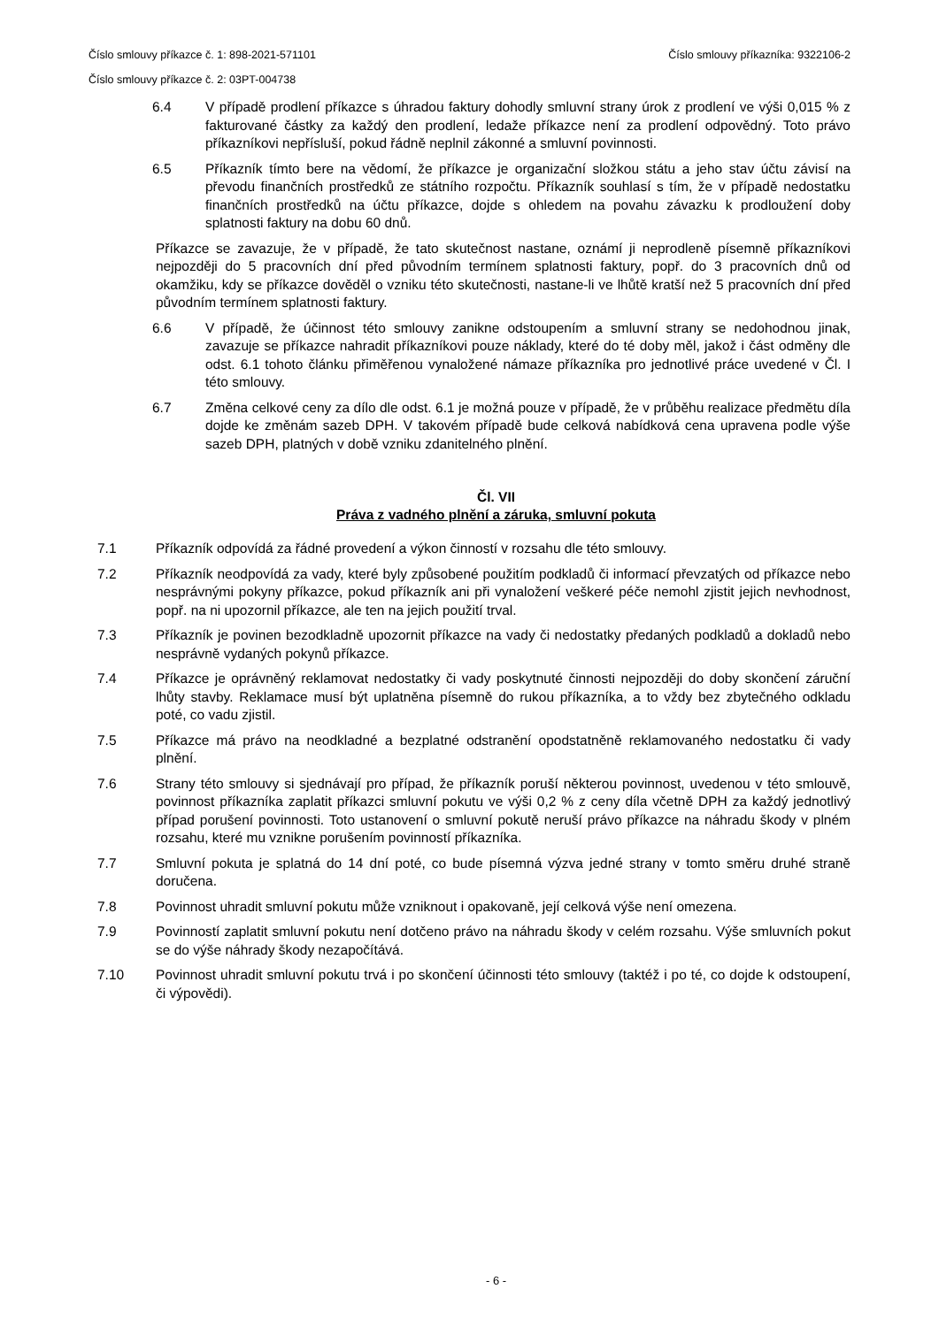Číslo smlouvy příkazce č. 1: 898-2021-571101 Číslo smlouvy příkazníka: 9322106-2
Číslo smlouvy příkazce č. 2: 03PT-004738
6.4 V případě prodlení příkazce s úhradou faktury dohodly smluvní strany úrok z prodlení ve výši 0,015 % z fakturované částky za každý den prodlení, ledaže příkazce není za prodlení odpovědný. Toto právo příkazníkovi nepřísluší, pokud řádně neplnil zákonné a smluvní povinnosti.
6.5 Příkazník tímto bere na vědomí, že příkazce je organizační složkou státu a jeho stav účtu závisí na převodu finančních prostředků ze státního rozpočtu. Příkazník souhlasí s tím, že v případě nedostatku finančních prostředků na účtu příkazce, dojde s ohledem na povahu závazku k prodloužení doby splatnosti faktury na dobu 60 dnů.
Příkazce se zavazuje, že v případě, že tato skutečnost nastane, oznámí ji neprodleně písemně příkazníkovi nejpozději do 5 pracovních dní před původním termínem splatnosti faktury, popř. do 3 pracovních dnů od okamžiku, kdy se příkazce dověděl o vzniku této skutečnosti, nastane-li ve lhůtě kratší než 5 pracovních dní před původním termínem splatnosti faktury.
6.6 V případě, že účinnost této smlouvy zanikne odstoupením a smluvní strany se nedohodnou jinak, zavazuje se příkazce nahradit příkazníkovi pouze náklady, které do té doby měl, jakož i část odměny dle odst. 6.1 tohoto článku přiměřenou vynaložené námaze příkazníka pro jednotlivé práce uvedené v Čl. I této smlouvy.
6.7 Změna celkové ceny za dílo dle odst. 6.1 je možná pouze v případě, že v průběhu realizace předmětu díla dojde ke změnám sazeb DPH. V takovém případě bude celková nabídková cena upravena podle výše sazeb DPH, platných v době vzniku zdanitelného plnění.
Čl. VII
Práva z vadného plnění a záruka, smluvní pokuta
7.1 Příkazník odpovídá za řádné provedení a výkon činností v rozsahu dle této smlouvy.
7.2 Příkazník neodpovídá za vady, které byly způsobené použitím podkladů či informací převzatých od příkazce nebo nesprávnými pokyny příkazce, pokud příkazník ani při vynaložení veškeré péče nemohl zjistit jejich nevhodnost, popř. na ni upozornil příkazce, ale ten na jejich použití trval.
7.3 Příkazník je povinen bezodkladně upozornit příkazce na vady či nedostatky předaných podkladů a dokladů nebo nesprávně vydaných pokynů příkazce.
7.4 Příkazce je oprávněný reklamovat nedostatky či vady poskytnuté činnosti nejpozději do doby skončení záruční lhůty stavby. Reklamace musí být uplatněna písemně do rukou příkazníka, a to vždy bez zbytečného odkladu poté, co vadu zjistil.
7.5 Příkazce má právo na neodkladné a bezplatné odstranění opodstatněně reklamovaného nedostatku či vady plnění.
7.6 Strany této smlouvy si sjednávají pro případ, že příkazník poruší některou povinnost, uvedenou v této smlouvě, povinnost příkazníka zaplatit příkazci smluvní pokutu ve výši 0,2 % z ceny díla včetně DPH za každý jednotlivý případ porušení povinnosti. Toto ustanovení o smluvní pokutě neruší právo příkazce na náhradu škody v plném rozsahu, které mu vznikne porušením povinností příkazníka.
7.7 Smluvní pokuta je splatná do 14 dní poté, co bude písemná výzva jedné strany v tomto směru druhé straně doručena.
7.8 Povinnost uhradit smluvní pokutu může vzniknout i opakovaně, její celková výše není omezena.
7.9 Povinností zaplatit smluvní pokutu není dotčeno právo na náhradu škody v celém rozsahu. Výše smluvních pokut se do výše náhrady škody nezapočítává.
7.10 Povinnost uhradit smluvní pokutu trvá i po skončení účinnosti této smlouvy (taktéž i po té, co dojde k odstoupení, či výpovědi).
- 6 -